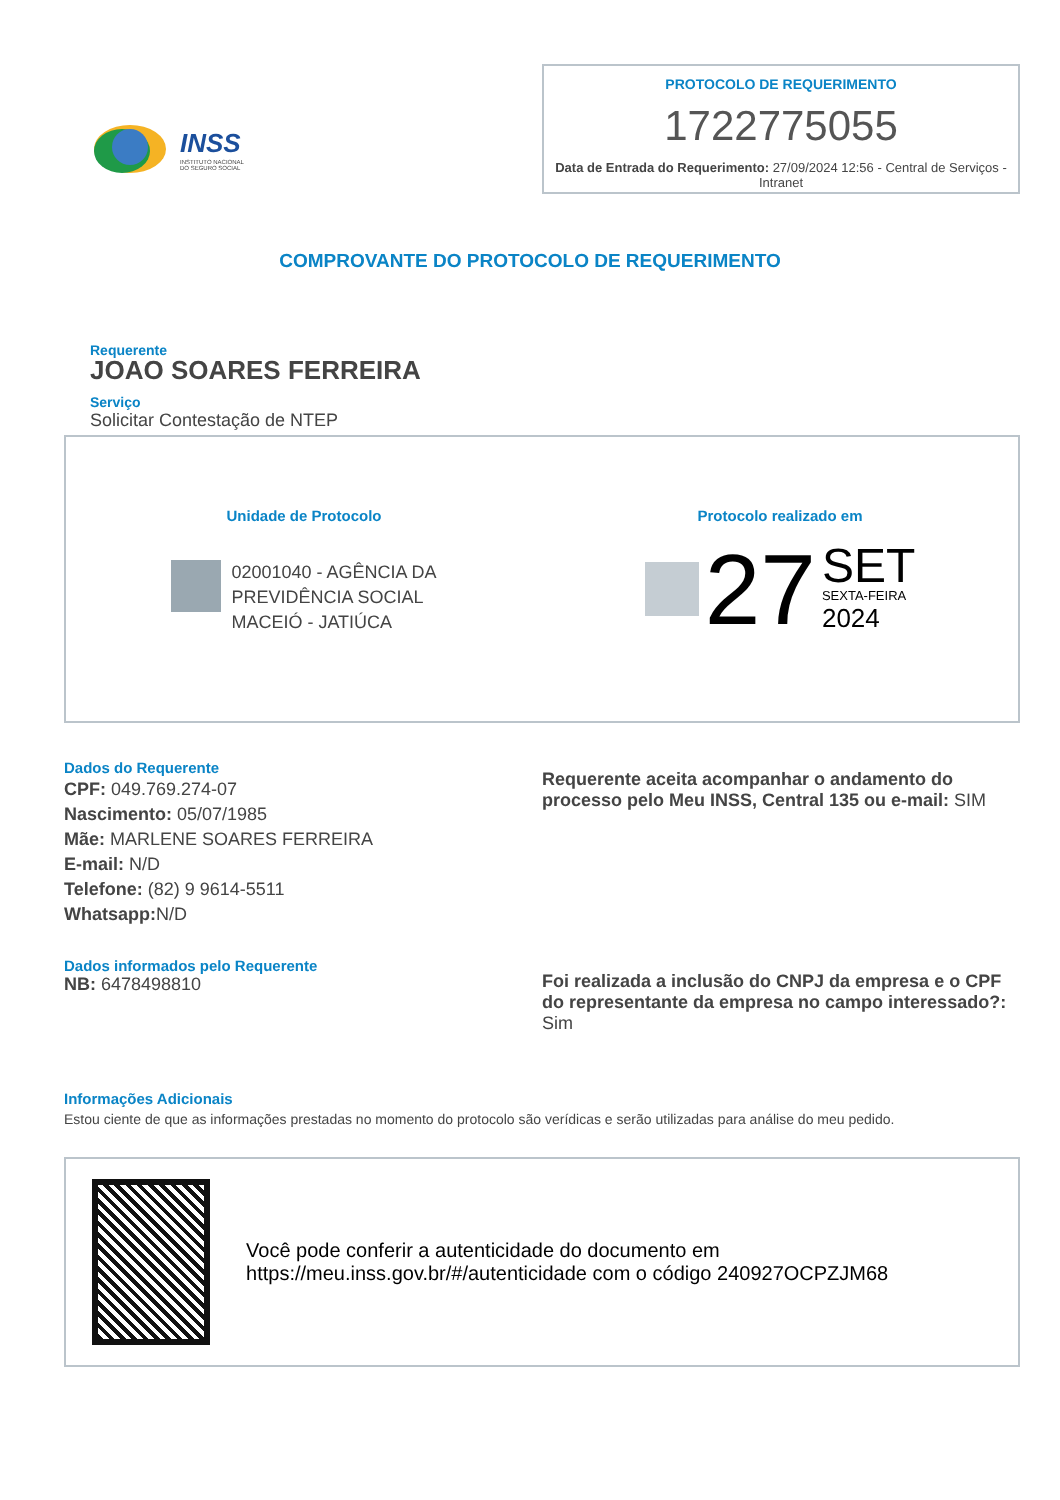INSS
INSTITUTO NACIONAL
DO SEGURO SOCIAL
PROTOCOLO DE REQUERIMENTO
1722775055
Data de Entrada do Requerimento: 27/09/2024 12:56 - Central de Serviços - Intranet
COMPROVANTE DO PROTOCOLO DE REQUERIMENTO
Requerente
JOAO SOARES FERREIRA
Serviço
Solicitar Contestação de NTEP
Unidade de Protocolo
02001040 - AGÊNCIA DA
PREVIDÊNCIA SOCIAL
MACEIÓ - JATIÚCA
Protocolo realizado em
27
SET
SEXTA-FEIRA
2024
Dados do Requerente
CPF: 049.769.274-07
Nascimento: 05/07/1985
Mãe: MARLENE SOARES FERREIRA
E-mail: N/D
Telefone: (82) 9 9614-5511
Whatsapp: N/D
Requerente aceita acompanhar o andamento do processo pelo Meu INSS, Central 135 ou e-mail: SIM
Dados informados pelo Requerente
NB: 6478498810
Foi realizada a inclusão do CNPJ da empresa e o CPF do representante da empresa no campo interessado?: Sim
Informações Adicionais
Estou ciente de que as informações prestadas no momento do protocolo são verídicas e serão utilizadas para análise do meu pedido.
Você pode conferir a autenticidade do documento em https://meu.inss.gov.br/#/autenticidade com o código 240927OCPZJM68